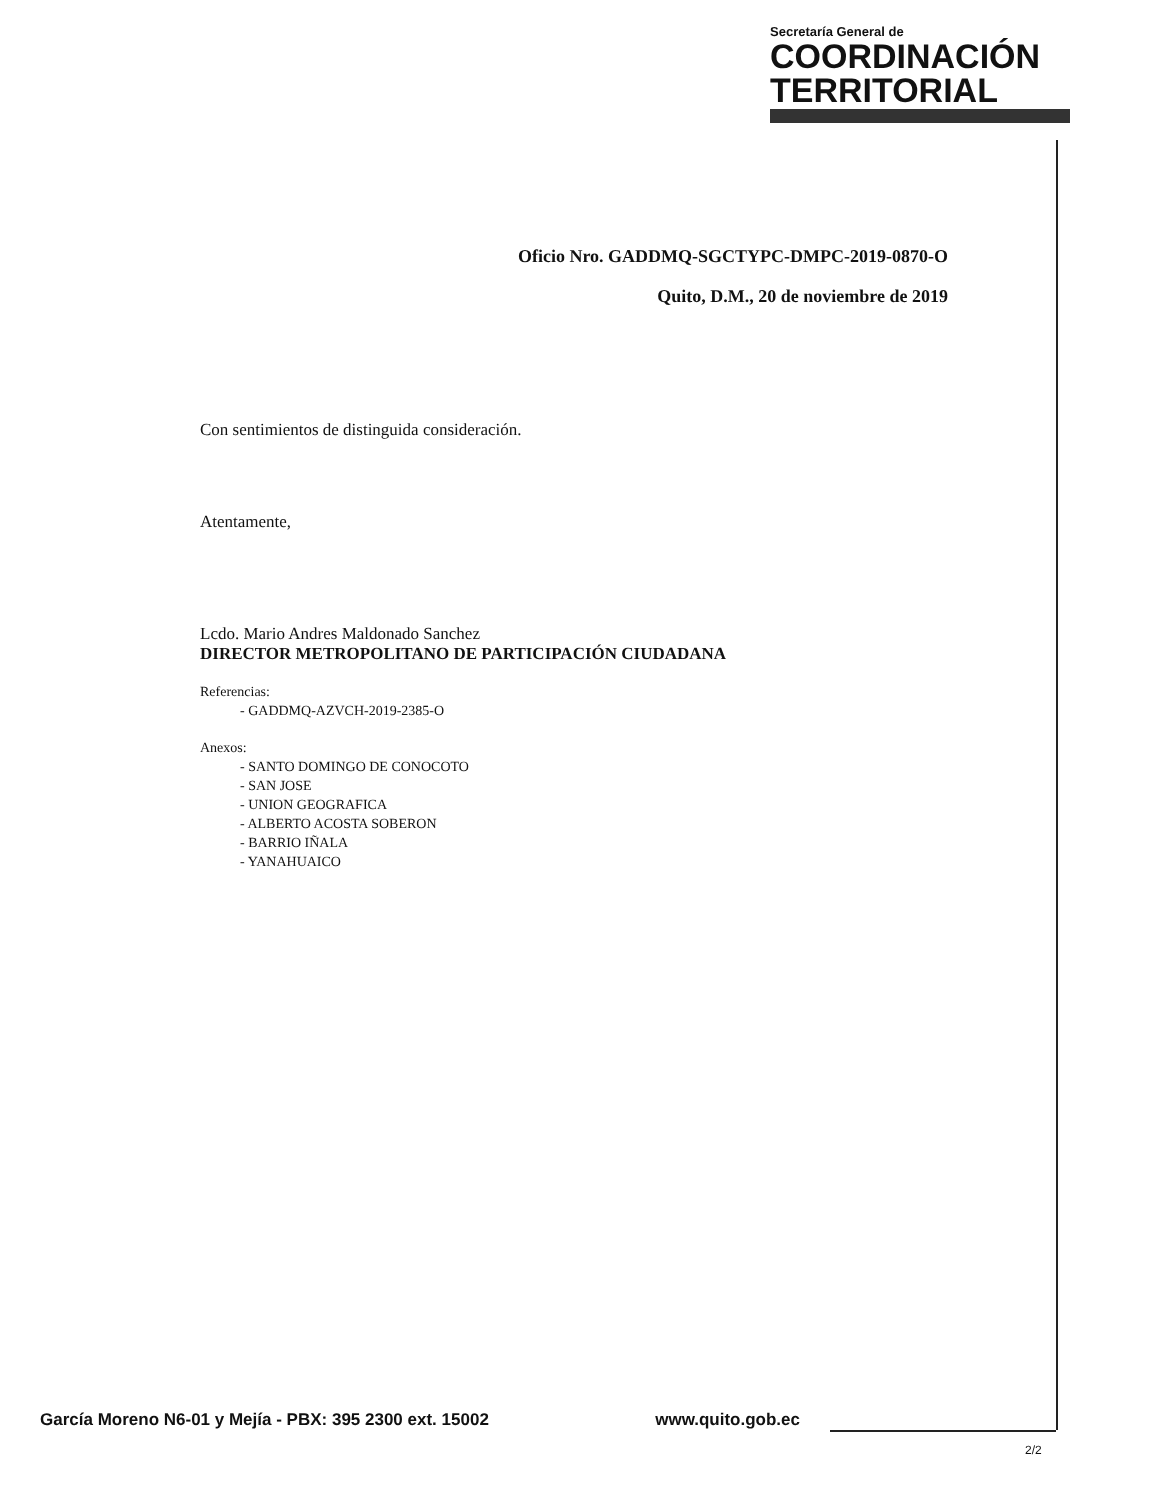Secretaría General de
COORDINACIÓN
TERRITORIAL
Oficio Nro. GADDMQ-SGCTYPC-DMPC-2019-0870-O
Quito, D.M., 20 de noviembre de 2019
Con sentimientos de distinguida consideración.
Atentamente,
Lcdo. Mario Andres Maldonado Sanchez
DIRECTOR METROPOLITANO DE PARTICIPACIÓN CIUDADANA
Referencias:
- GADDMQ-AZVCH-2019-2385-O
Anexos:
- SANTO DOMINGO DE CONOCOTO
- SAN JOSE
- UNION GEOGRAFICA
- ALBERTO ACOSTA SOBERON
- BARRIO IÑALA
- YANAHUAICO
García Moreno N6-01 y Mejía - PBX: 395 2300 ext. 15002 www.quito.gob.ec
2/2